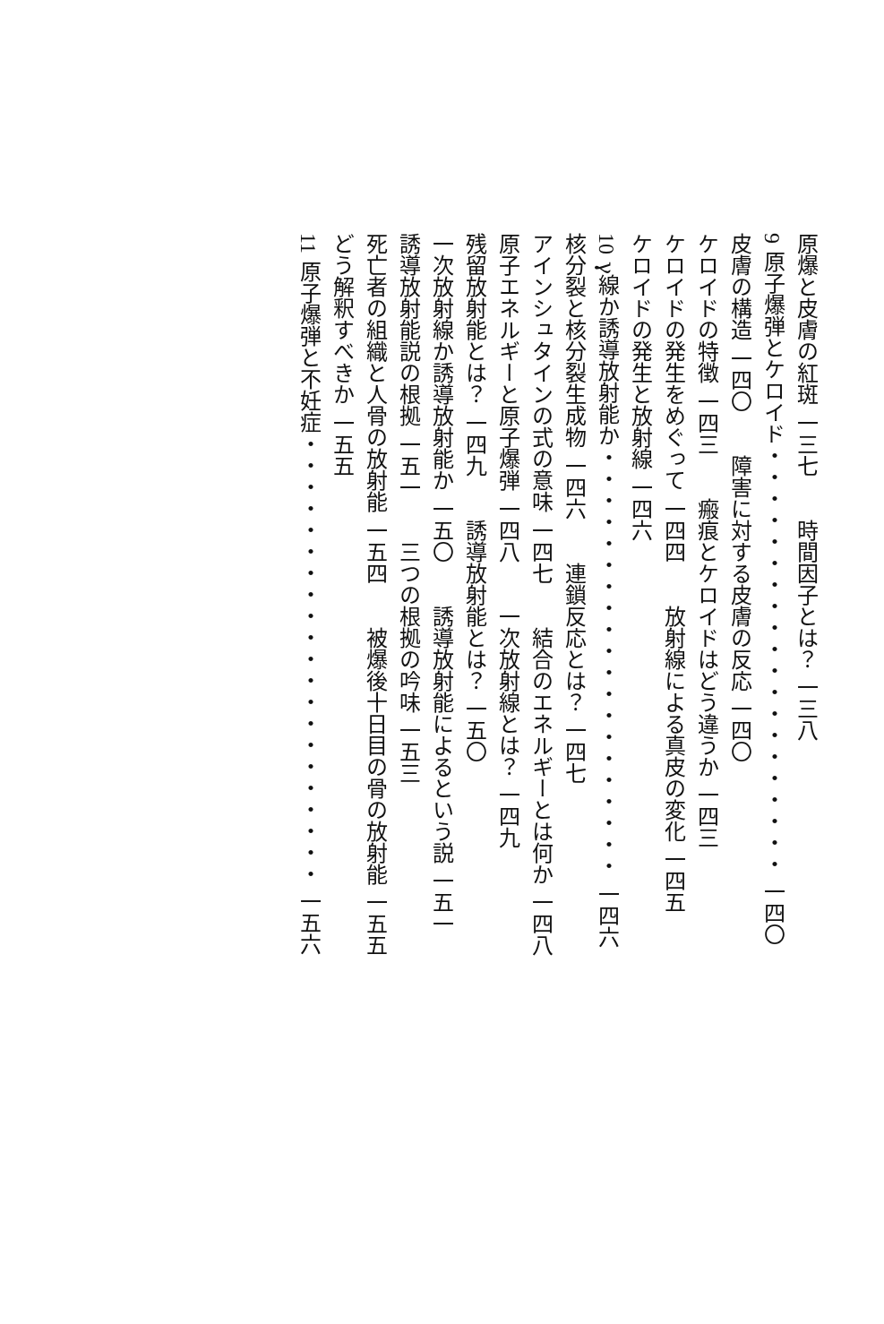原爆と皮膚の紅斑 一三七　　時間因子とは？ 一三八
9 原子爆弾とケロイド・・・・・・・・・・・・・・・・・・・・ 一四〇
皮膚の構造 一四〇　　障害に対する皮膚の反応 一四〇
ケロイドの特徴 一四三　　瘢痕とケロイドはどう違うか 一四三
ケロイドの発生をめぐって 一四四　　放射線による真皮の変化 一四五
ケロイドの発生と放射線 一四六
10 γ線か誘導放射能か・・・・・・・・・・・・・・・・・・・・ 一四六
核分裂と核分裂生成物 一四六　　連鎖反応とは？ 一四七
アインシュタインの式の意味 一四七　　結合のエネルギーとは何か 一四八
原子エネルギーと原子爆弾 一四八　　一次放射線とは？ 一四九
残留放射能とは？ 一四九　　誘導放射能とは？ 一五〇
一次放射線か誘導放射能か 一五〇　　誘導放射能によるという説 一五一
誘導放射能説の根拠 一五一　　三つの根拠の吟味 一五三
死亡者の組織と人骨の放射能 一五四　　被爆後十日目の骨の放射能 一五五
どう解釈すべきか 一五五
11 原子爆弾と不妊症・・・・・・・・・・・・・・・・・・・・・ 一五六